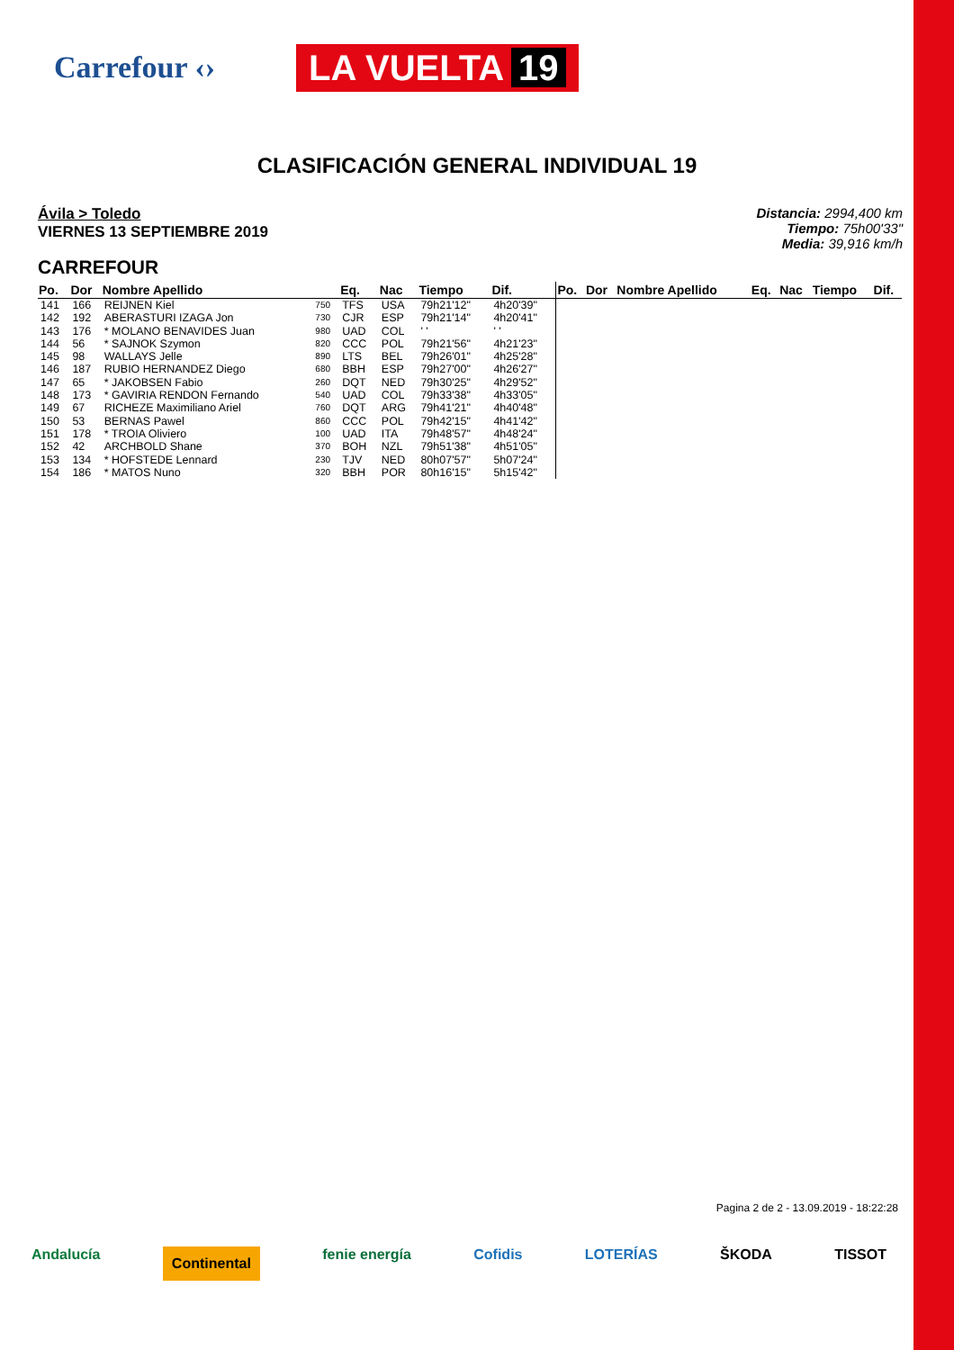Carrefour ‹›
LA VUELTA 19
CLASIFICACIÓN GENERAL INDIVIDUAL 19
Ávila > Toledo
VIERNES 13 SEPTIEMBRE 2019
Distancia: 2994,400 km
Tiempo: 75h00'33"
Media: 39,916 km/h
CARREFOUR
| Po. | Dor | Nombre Apellido | | Eq. | Nac | Tiempo | Dif. | Po. | Dor | Nombre Apellido | Eq. | Nac | Tiempo | Dif. |
| --- | --- | --- | --- | --- | --- | --- | --- | --- | --- | --- | --- | --- | --- | --- |
| 141 | 166 | REIJNEN Kiel | 750 | TFS | USA | 79h21'12" | 4h20'39" | | | | | | | |
| 142 | 192 | ABERASTURI IZAGA Jon | 730 | CJR | ESP | 79h21'14" | 4h20'41" | | | | | | | |
| 143 | 176 | * MOLANO BENAVIDES Juan | 980 | UAD | COL | ' ' | ' ' | | | | | | | |
| 144 | 56 | * SAJNOK Szymon | 820 | CCC | POL | 79h21'56" | 4h21'23" | | | | | | | |
| 145 | 98 | WALLAYS Jelle | 890 | LTS | BEL | 79h26'01" | 4h25'28" | | | | | | | |
| 146 | 187 | RUBIO HERNANDEZ Diego | 680 | BBH | ESP | 79h27'00" | 4h26'27" | | | | | | | |
| 147 | 65 | * JAKOBSEN Fabio | 260 | DQT | NED | 79h30'25" | 4h29'52" | | | | | | | |
| 148 | 173 | * GAVIRIA RENDON Fernando | 540 | UAD | COL | 79h33'38" | 4h33'05" | | | | | | | |
| 149 | 67 | RICHEZE Maximiliano Ariel | 760 | DQT | ARG | 79h41'21" | 4h40'48" | | | | | | | |
| 150 | 53 | BERNAS Pawel | 860 | CCC | POL | 79h42'15" | 4h41'42" | | | | | | | |
| 151 | 178 | * TROIA Oliviero | 100 | UAD | ITA | 79h48'57" | 4h48'24" | | | | | | | |
| 152 | 42 | ARCHBOLD Shane | 370 | BOH | NZL | 79h51'38" | 4h51'05" | | | | | | | |
| 153 | 134 | * HOFSTEDE Lennard | 230 | TJV | NED | 80h07'57" | 5h07'24" | | | | | | | |
| 154 | 186 | * MATOS Nuno | 320 | BBH | POR | 80h16'15" | 5h15'42" | | | | | | | |
Pagina 2 de 2 - 13.09.2019 - 18:22:28
Andalucía Continental fenie energía Cofidis LOTERÍAS ŠKODA TISSOT